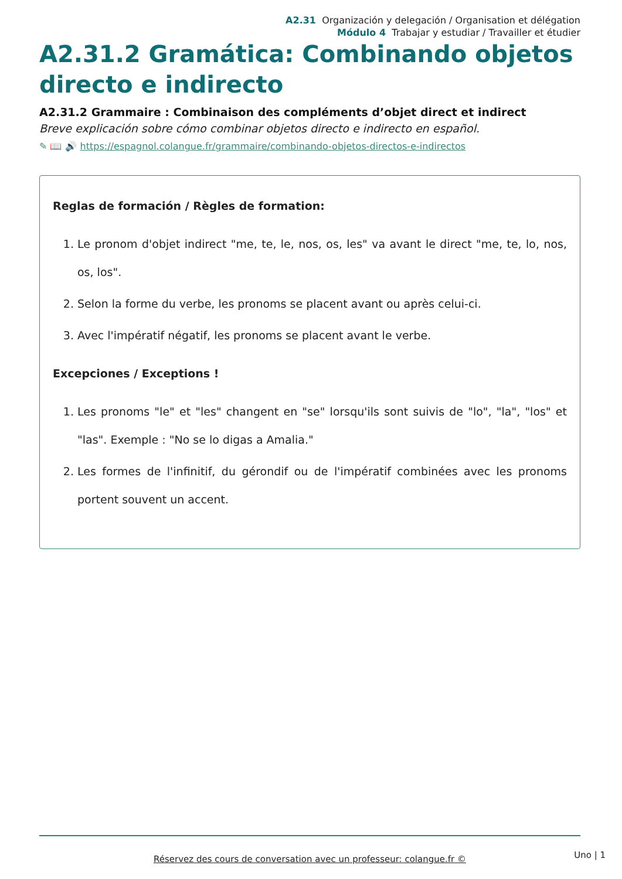A2.31 Organización y delegación / Organisation et délégation
Módulo 4 Trabajar y estudiar / Travailler et étudier
A2.31.2 Gramática: Combinando objetos directo e indirecto
A2.31.2 Grammaire : Combinaison des compléments d’objet direct et indirect
Breve explicación sobre cómo combinar objetos directo e indirecto en español.
✎ 📖 🔊 https://espagnol.colangue.fr/grammaire/combinando-objetos-directos-e-indirectos
Reglas de formación / Règles de formation:
1. Le pronom d'objet indirect "me, te, le, nos, os, les" va avant le direct "me, te, lo, nos, os, los".
2. Selon la forme du verbe, les pronoms se placent avant ou après celui-ci.
3. Avec l'impératif négatif, les pronoms se placent avant le verbe.
Excepciones / Exceptions !
1. Les pronoms "le" et "les" changent en "se" lorsqu'ils sont suivis de "lo", "la", "los" et "las". Exemple : "No se lo digas a Amalia."
2. Les formes de l'infinitif, du gérondif ou de l'impératif combinées avec les pronoms portent souvent un accent.
Réservez des cours de conversation avec un professeur: colangue.fr ©
Uno | 1